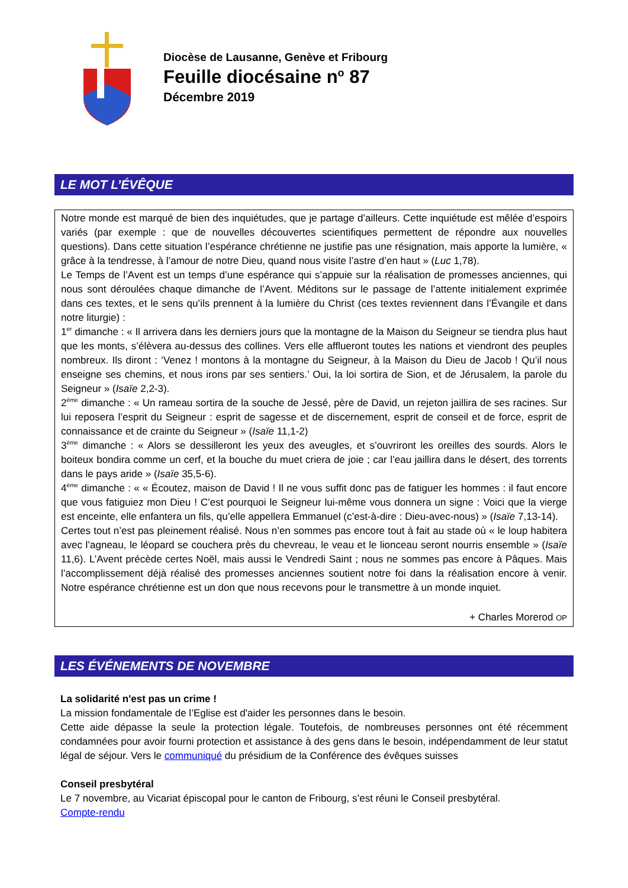Diocèse de Lausanne, Genève et Fribourg
Feuille diocésaine n<sup>o</sup> 87
Décembre 2019
LE MOT L’ÉVÊQUE
Notre monde est marqué de bien des inquiétudes, que je partage d’ailleurs. Cette inquiétude est mêlée d’espoirs variés (par exemple : que de nouvelles découvertes scientifiques permettent de répondre aux nouvelles questions). Dans cette situation l’espérance chrétienne ne justifie pas une résignation, mais apporte la lumière, « grâce à la tendresse, à l’amour de notre Dieu, quand nous visite l’astre d’en haut » (Luc 1,78).
Le Temps de l’Avent est un temps d’une espérance qui s’appuie sur la réalisation de promesses anciennes, qui nous sont déroulées chaque dimanche de l’Avent. Méditons sur le passage de l’attente initialement exprimée dans ces textes, et le sens qu’ils prennent à la lumière du Christ (ces textes reviennent dans l’Évangile et dans notre liturgie) :
1<sup>er</sup> dimanche : « Il arrivera dans les derniers jours que la montagne de la Maison du Seigneur se tiendra plus haut que les monts, s’élèvera au-dessus des collines. Vers elle afflueront toutes les nations et viendront des peuples nombreux. Ils diront : ‘Venez ! montons à la montagne du Seigneur, à la Maison du Dieu de Jacob ! Qu’il nous enseigne ses chemins, et nous irons par ses sentiers.’ Oui, la loi sortira de Sion, et de Jérusalem, la parole du Seigneur » (Isaïe 2,2-3).
2<sup>ème</sup> dimanche : « Un rameau sortira de la souche de Jessé, père de David, un rejeton jaillira de ses racines. Sur lui reposera l’esprit du Seigneur : esprit de sagesse et de discernement, esprit de conseil et de force, esprit de connaissance et de crainte du Seigneur » (Isaïe 11,1-2)
3<sup>ème</sup> dimanche : « Alors se dessilleront les yeux des aveugles, et s’ouvriront les oreilles des sourds. Alors le boiteux bondira comme un cerf, et la bouche du muet criera de joie ; car l’eau jaillira dans le désert, des torrents dans le pays aride » (Isaïe 35,5-6).
4<sup>ème</sup> dimanche : « « Écoutez, maison de David ! Il ne vous suffit donc pas de fatiguer les hommes : il faut encore que vous fatiguiez mon Dieu ! C’est pourquoi le Seigneur lui-même vous donnera un signe : Voici que la vierge est enceinte, elle enfantera un fils, qu’elle appellera Emmanuel (c’est-à-dire : Dieu-avec-nous) » (Isaïe 7,13-14).
Certes tout n’est pas pleinement réalisé. Nous n’en sommes pas encore tout à fait au stade où « le loup habitera avec l’agneau, le léopard se couchera près du chevreau, le veau et le lionceau seront nourris ensemble » (Isaïe 11,6). L’Avent précède certes Noël, mais aussi le Vendredi Saint ; nous ne sommes pas encore à Pâques. Mais l’accomplissement déjà réalisé des promesses anciennes soutient notre foi dans la réalisation encore à venir. Notre espérance chrétienne est un don que nous recevons pour le transmettre à un monde inquiet.
+ Charles Morerod OP
LES ÉVÉNEMENTS DE NOVEMBRE
La solidarité n'est pas un crime !
La mission fondamentale de l’Eglise est d'aider les personnes dans le besoin.
Cette aide dépasse la seule la protection légale. Toutefois, de nombreuses personnes ont été récemment condamnées pour avoir fourni protection et assistance à des gens dans le besoin, indépendamment de leur statut légal de séjour. Vers le communiqué du présidium de la Conférence des évêques suisses
Conseil presbytéral
Le 7 novembre, au Vicariat épiscopal pour le canton de Fribourg, s’est réuni le Conseil presbytéral.
Compte-rendu